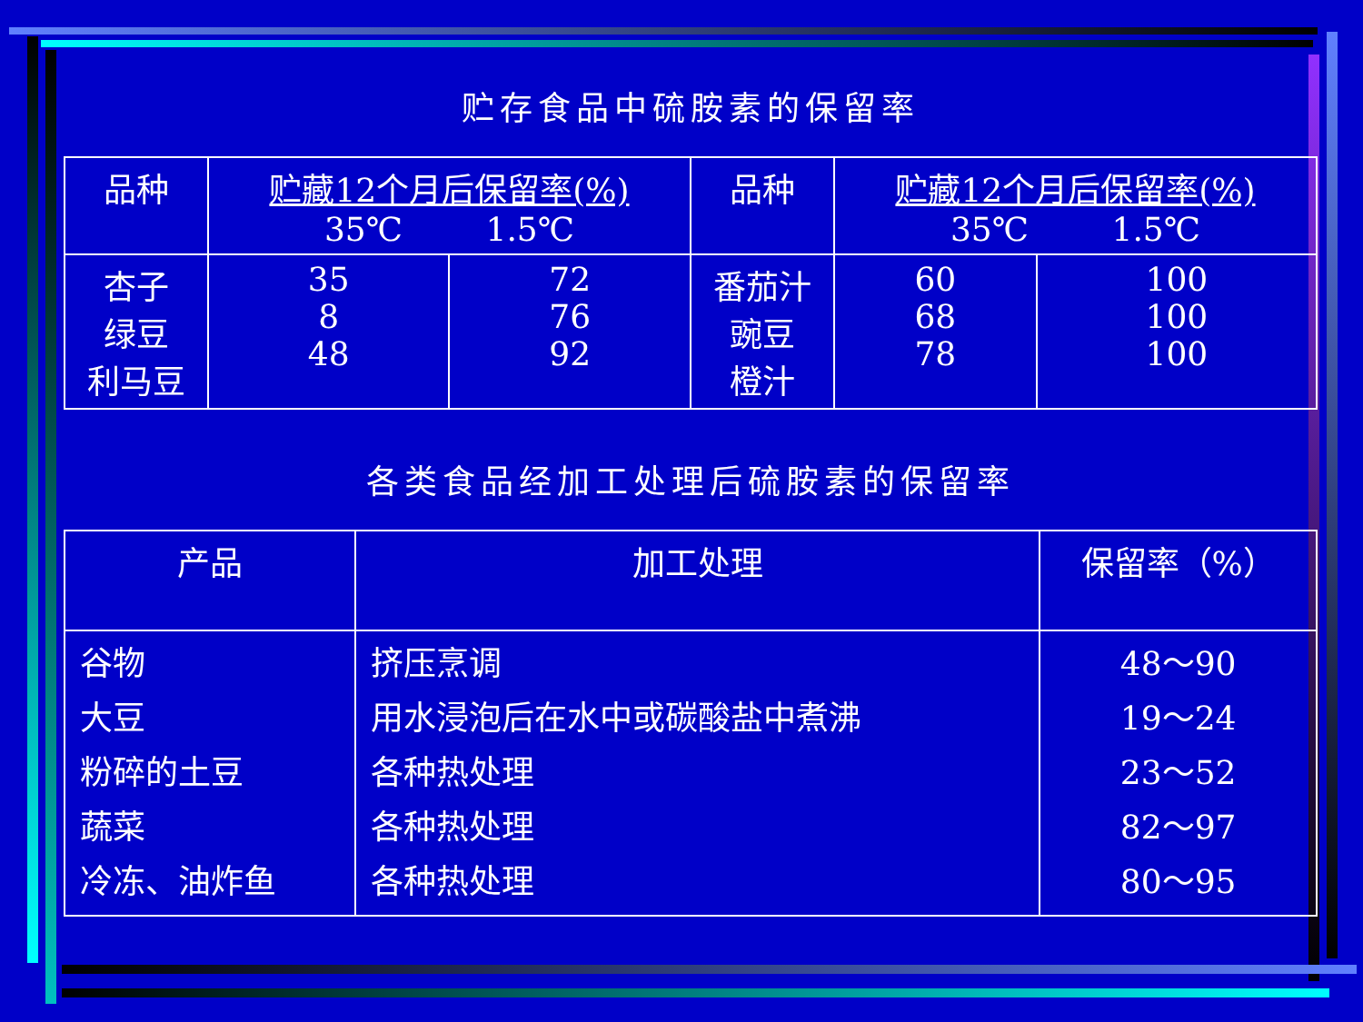贮存食品中硫胺素的保留率
| 品种 | 贮藏12个月后保留率(%) 35℃ 1.5℃ | | 品种 | 贮藏12个月后保留率(%) 35℃ 1.5℃ | |
| --- | --- | --- | --- | --- | --- |
| 杏子 绿豆 利马豆 | 35 8 48 | 72 76 92 | 番茄汁 豌豆 橙汁 | 60 68 78 | 100 100 100 |
各类食品经加工处理后硫胺素的保留率
| 产品 | 加工处理 | 保留率（%） |
| --- | --- | --- |
| 谷物 大豆 粉碎的土豆 蔬菜 冷冻、油炸鱼 | 挤压烹调 用水浸泡后在水中或碳酸盐中煮沸 各种热处理 各种热处理 各种热处理 | 48～90 19～24 23～52 82～97 80～95 |